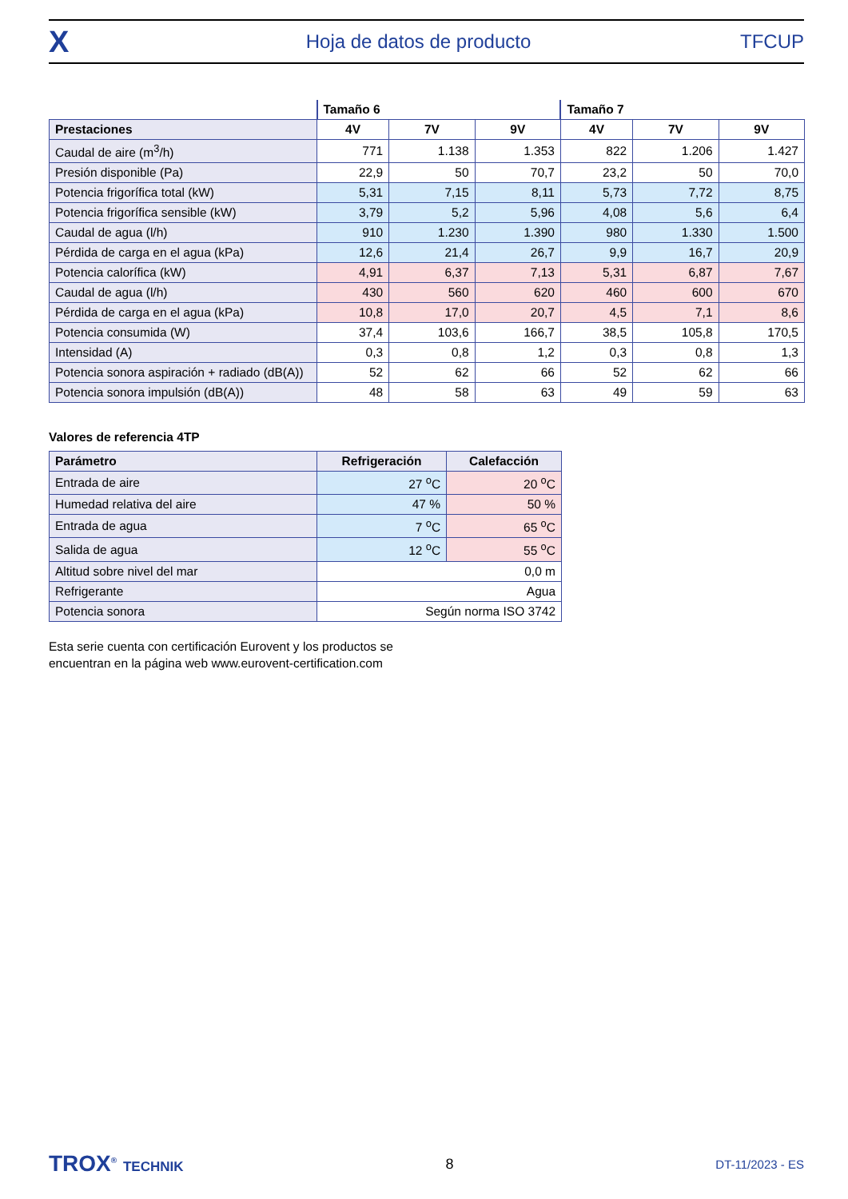X Hoja de datos de producto TFCUP
| | Tamaño 6 | | | Tamaño 7 | | |
| Prestaciones | 4V | 7V | 9V | 4V | 7V | 9V |
| Caudal de aire (m<sup>3</sup>/h) | 771 | 1.138 | 1.353 | 822 | 1.206 | 1.427 |
| Presión disponible (Pa) | 22,9 | 50 | 70,7 | 23,2 | 50 | 70,0 |
| Potencia frigorífica total (kW) | 5,31 | 7,15 | 8,11 | 5,73 | 7,72 | 8,75 |
| Potencia frigorífica sensible (kW) | 3,79 | 5,2 | 5,96 | 4,08 | 5,6 | 6,4 |
| Caudal de agua (l/h) | 910 | 1.230 | 1.390 | 980 | 1.330 | 1.500 |
| Pérdida de carga en el agua (kPa) | 12,6 | 21,4 | 26,7 | 9,9 | 16,7 | 20,9 |
| Potencia calorífica (kW) | 4,91 | 6,37 | 7,13 | 5,31 | 6,87 | 7,67 |
| Caudal de agua (l/h) | 430 | 560 | 620 | 460 | 600 | 670 |
| Pérdida de carga en el agua (kPa) | 10,8 | 17,0 | 20,7 | 4,5 | 7,1 | 8,6 |
| Potencia consumida (W) | 37,4 | 103,6 | 166,7 | 38,5 | 105,8 | 170,5 |
| Intensidad (A) | 0,3 | 0,8 | 1,2 | 0,3 | 0,8 | 1,3 |
| Potencia sonora aspiración + radiado (dB(A)) | 52 | 62 | 66 | 52 | 62 | 66 |
| Potencia sonora impulsión (dB(A)) | 48 | 58 | 63 | 49 | 59 | 63 |
Valores de referencia 4TP
| Parámetro | Refrigeración | Calefacción |
| --- | --- | --- |
| Entrada de aire | 27 <sup>o</sup>C | 20 <sup>o</sup>C |
| Humedad relativa del aire | 47 % | 50 % |
| Entrada de agua | 7 <sup>o</sup>C | 65 <sup>o</sup>C |
| Salida de agua | 12 <sup>o</sup>C | 55 <sup>o</sup>C |
| Altitud sobre nivel del mar | 0,0 m | |
| Refrigerante | Agua | |
| Potencia sonora | Según norma ISO 3742 | |
Esta serie cuenta con certificación Eurovent y los productos se
encuentran en la página web www.eurovent-certification.com
TROX<sup>®</sup> TECHNIK 8 DT-11/2023 - ES